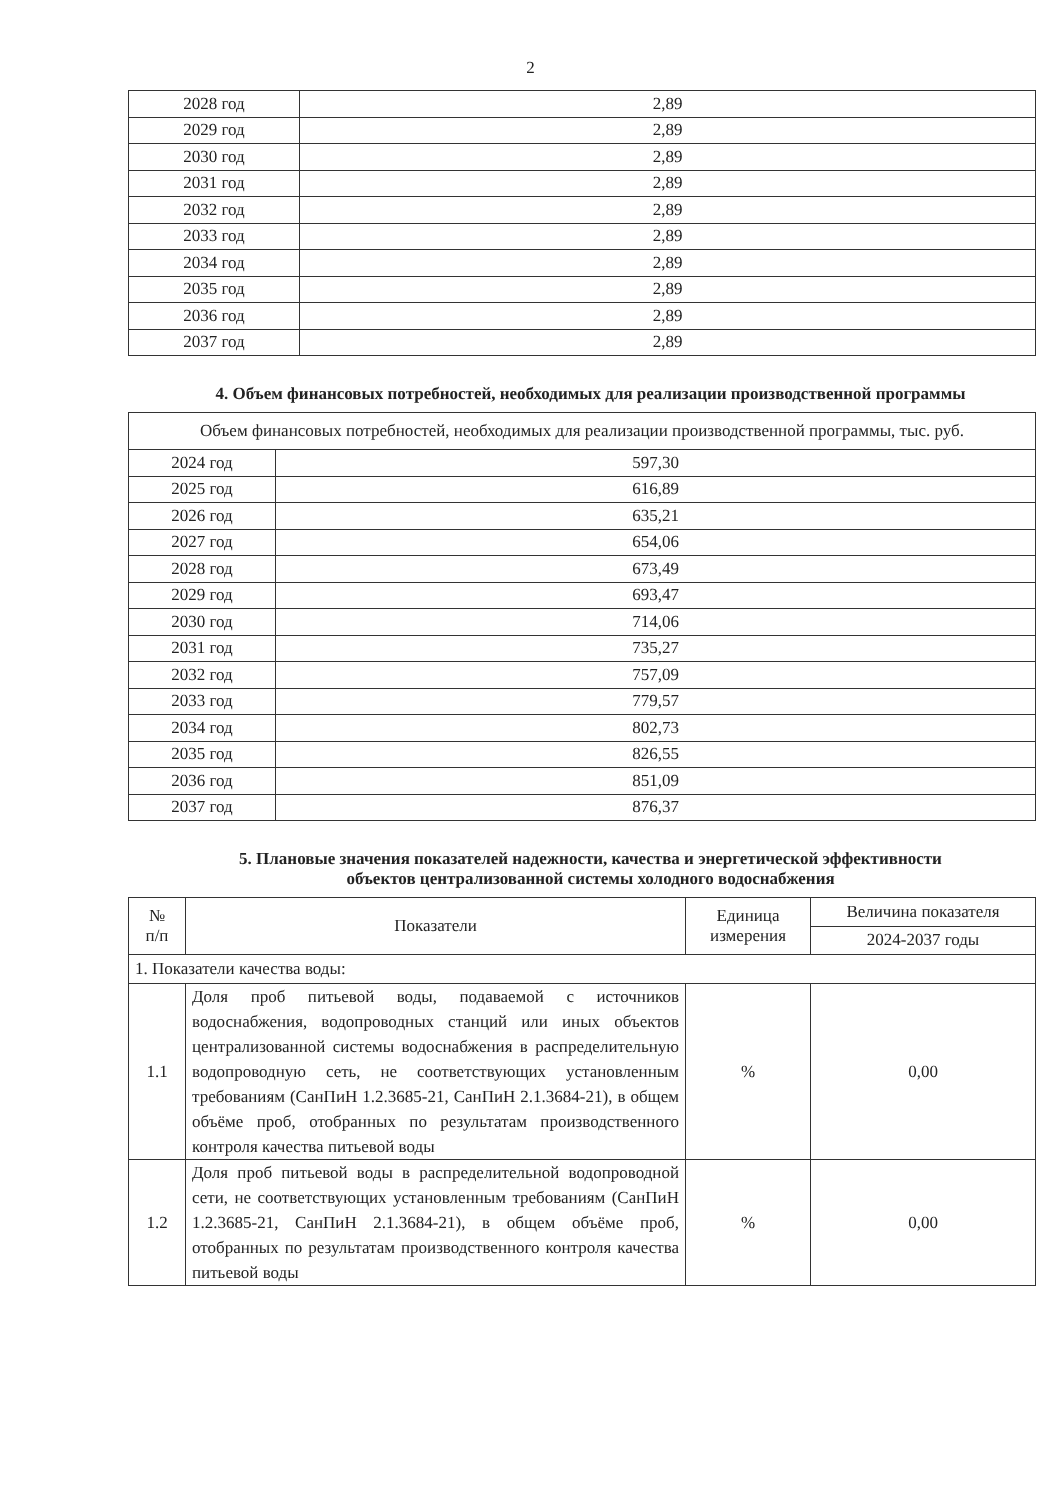2
| 2028 год | 2,89 |
| 2029 год | 2,89 |
| 2030 год | 2,89 |
| 2031 год | 2,89 |
| 2032 год | 2,89 |
| 2033 год | 2,89 |
| 2034 год | 2,89 |
| 2035 год | 2,89 |
| 2036 год | 2,89 |
| 2037 год | 2,89 |
4. Объем финансовых потребностей, необходимых для реализации производственной программы
| Объем финансовых потребностей, необходимых для реализации производственной программы, тыс. руб. | |
| 2024 год | 597,30 |
| 2025 год | 616,89 |
| 2026 год | 635,21 |
| 2027 год | 654,06 |
| 2028 год | 673,49 |
| 2029 год | 693,47 |
| 2030 год | 714,06 |
| 2031 год | 735,27 |
| 2032 год | 757,09 |
| 2033 год | 779,57 |
| 2034 год | 802,73 |
| 2035 год | 826,55 |
| 2036 год | 851,09 |
| 2037 год | 876,37 |
5. Плановые значения показателей надежности, качества и энергетической эффективности
объектов централизованной системы холодного водоснабжения
| № п/п | Показатели | Единица измерения | Величина показателя |
| --- | --- | --- | --- |
| | | | 2024-2037 годы |
| 1. Показатели качества воды: | | | |
| 1.1 | Доля проб питьевой воды, подаваемой с источников водоснабжения, водопроводных станций или иных объектов централизованной системы водоснабжения в распределительную водопроводную сеть, не соответствующих установленным требованиям (СанПиН 1.2.3685-21, СанПиН 2.1.3684-21), в общем объёме проб, отобранных по результатам производственного контроля качества питьевой воды | % | 0,00 |
| 1.2 | Доля проб питьевой воды в распределительной водопроводной сети, не соответствующих установленным требованиям (СанПиН 1.2.3685-21, СанПиН 2.1.3684-21), в общем объёме проб, отобранных по результатам производственного контроля качества питьевой воды | % | 0,00 |